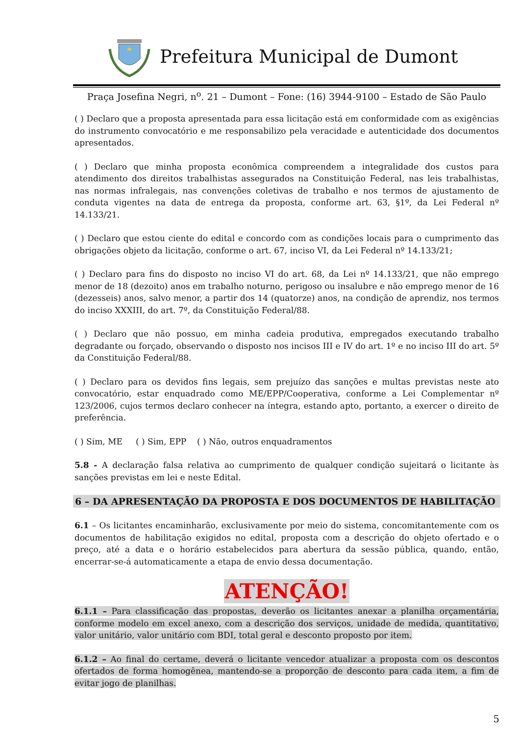Prefeitura Municipal de Dumont
Praça Josefina Negri, n<sup>o</sup>. 21 – Dumont – Fone: (16) 3944-9100 – Estado de São Paulo
( ) Declaro que a proposta apresentada para essa licitação está em conformidade com as exigências do instrumento convocatório e me responsabilizo pela veracidade e autenticidade dos documentos apresentados.
( ) Declaro que minha proposta econômica compreendem a integralidade dos custos para atendimento dos direitos trabalhistas assegurados na Constituição Federal, nas leis trabalhistas, nas normas infralegais, nas convenções coletivas de trabalho e nos termos de ajustamento de conduta vigentes na data de entrega da proposta, conforme art. 63, §1º, da Lei Federal nº 14.133/21.
( ) Declaro que estou ciente do edital e concordo com as condições locais para o cumprimento das obrigações objeto da licitação, conforme o art. 67, inciso VI, da Lei Federal nº 14.133/21;
( ) Declaro para fins do disposto no inciso VI do art. 68, da Lei nº 14.133/21, que não emprego menor de 18 (dezoito) anos em trabalho noturno, perigoso ou insalubre e não emprego menor de 16 (dezesseis) anos, salvo menor, a partir dos 14 (quatorze) anos, na condição de aprendiz, nos termos do inciso XXXIII, do art. 7º, da Constituição Federal/88.
( ) Declaro que não possuo, em minha cadeia produtiva, empregados executando trabalho degradante ou forçado, observando o disposto nos incisos III e IV do art. 1º e no inciso III do art. 5º da Constituição Federal/88.
( ) Declaro para os devidos fins legais, sem prejuízo das sanções e multas previstas neste ato convocatório, estar enquadrado como ME/EPP/Cooperativa, conforme a Lei Complementar nº 123/2006, cujos termos declaro conhecer na íntegra, estando apto, portanto, a exercer o direito de preferência.
( ) Sim, ME ( ) Sim, EPP ( ) Não, outros enquadramentos
5.8 - A declaração falsa relativa ao cumprimento de qualquer condição sujeitará o licitante às sanções previstas em lei e neste Edital.
6 – DA APRESENTAÇÃO DA PROPOSTA E DOS DOCUMENTOS DE HABILITAÇÃO
6.1 – Os licitantes encaminharão, exclusivamente por meio do sistema, concomitantemente com os documentos de habilitação exigidos no edital, proposta com a descrição do objeto ofertado e o preço, até a data e o horário estabelecidos para abertura da sessão pública, quando, então, encerrar-se-á automaticamente a etapa de envio dessa documentação.
ATENÇÃO!
6.1.1 – Para classificação das propostas, deverão os licitantes anexar a planilha orçamentária, conforme modelo em excel anexo, com a descrição dos serviços, unidade de medida, quantitativo, valor unitário, valor unitário com BDI, total geral e desconto proposto por item.
6.1.2 – Ao final do certame, deverá o licitante vencedor atualizar a proposta com os descontos ofertados de forma homogênea, mantendo-se a proporção de desconto para cada item, a fim de evitar jogo de planilhas.
5